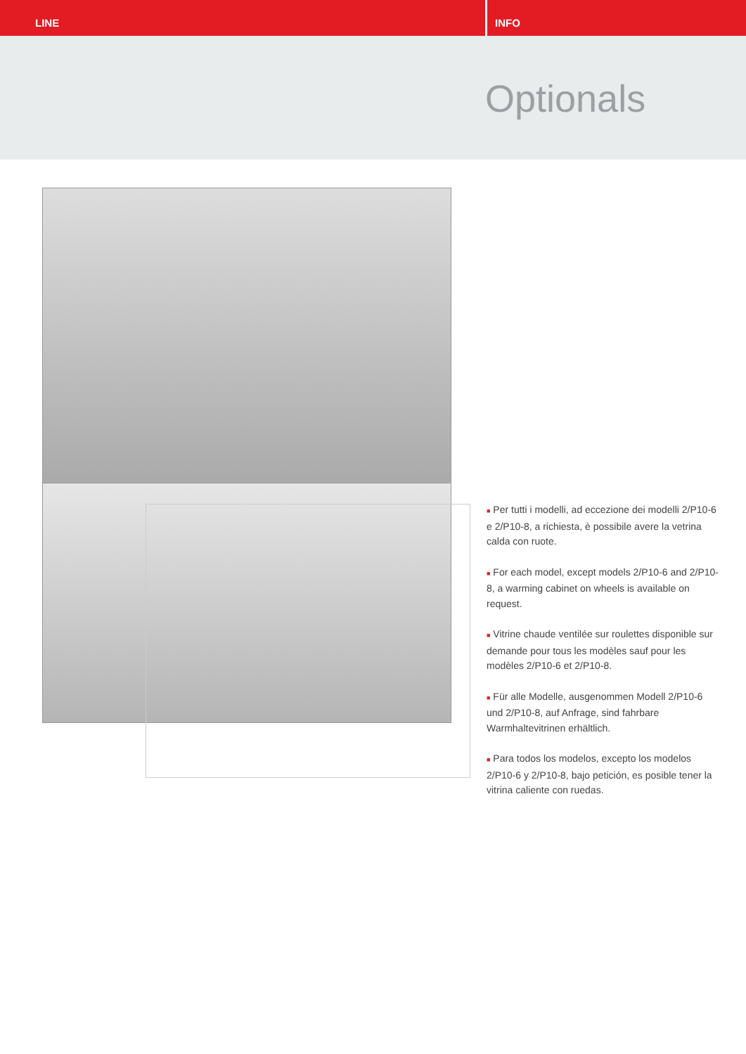LINE INFO
Optionals
■ Per tutti i modelli, ad eccezione dei modelli 2/P10-6 e 2/P10-8, a richiesta, è possibile avere la vetrina calda con ruote.
■ For each model, except models 2/P10-6 and 2/P10-8, a warming cabinet on wheels is available on request.
■ Vitrine chaude ventilée sur roulettes disponible sur demande pour tous les modèles sauf pour les modèles 2/P10-6 et 2/P10-8.
■ Für alle Modelle, ausgenommen Modell 2/P10-6 und 2/P10-8, auf Anfrage, sind fahrbare Warmhaltevitrinen erhältlich.
■ Para todos los modelos, excepto los modelos 2/P10-6 y 2/P10-8, bajo petición, es posible tener la vitrina caliente con ruedas.